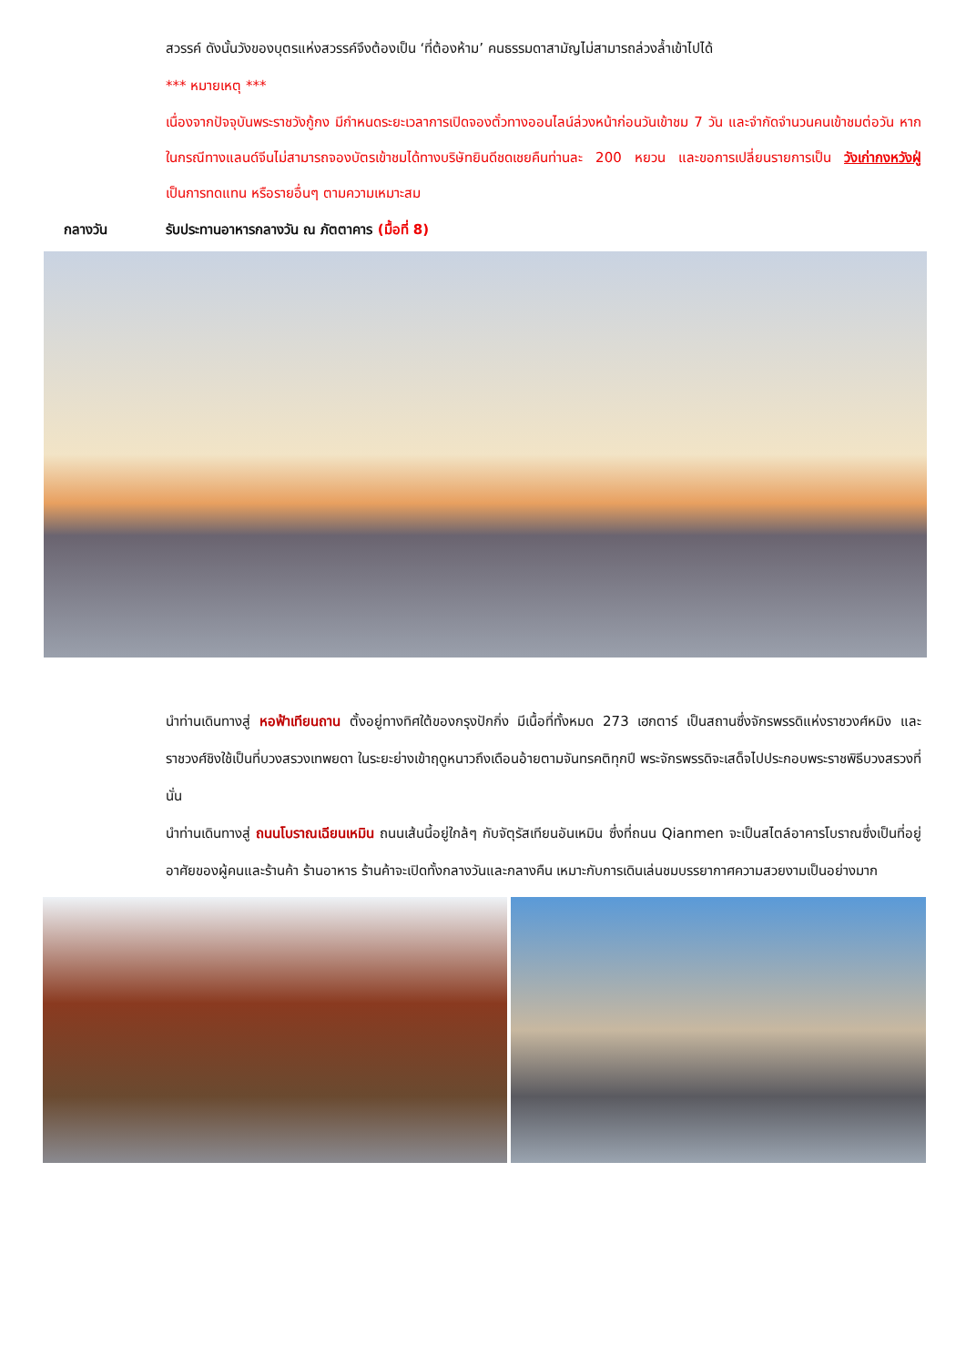สวรรค์ ดังนั้นวังของบุตรแห่งสวรรค์จึงต้องเป็น ‘ที่ต้องห้าม’ คนธรรมดาสามัญไม่สามารถล่วงล้ำเข้าไปได้
*** หมายเหตุ ***
เนื่องจากปัจจุบันพระราชวังกู้กง มีกำหนดระยะเวลาการเปิดจองตั๋วทางออนไลน์ล่วงหน้าก่อนวันเข้าชม 7 วัน และจำกัดจำนวนคนเข้าชมต่อวัน หากในกรณีทางแลนด์จีนไม่สามารถจองบัตรเข้าชมได้ทางบริษัทยินดีชดเชยคืนท่านละ 200 หยวน และขอการเปลี่ยนรายการเป็น วังเก่ากงหวังฝู่ เป็นการทดแทน หรือรายอื่นๆ ตามความเหมาะสม
กลางวัน รับประทานอาหารกลางวัน ณ ภัตตาคาร (มื้อที่ 8)
นำท่านเดินทางสู่ หอฟ้าเทียนถาน ตั้งอยู่ทางทิศใต้ของกรุงปักกิ่ง มีเนื้อที่ทั้งหมด 273 เฮกตาร์ เป็นสถานซึ่งจักรพรรดิแห่งราชวงศ์หมิง และราชวงศ์ชิงใช้เป็นที่บวงสรวงเทพยดา ในระยะย่างเข้าฤดูหนาวถึงเดือนอ้ายตามจันทรคติทุกปี พระจักรพรรดิจะเสด็จไปประกอบพระราชพิธีบวงสรวงที่นั่น
นำท่านเดินทางสู่ ถนนโบราณเฉียนเหมิน ถนนเส้นนี้อยู่ใกล้ๆ กับจัตุรัสเทียนอันเหมิน ซึ่งที่ถนน Qianmen จะเป็นสไตล์อาคารโบราณซึ่งเป็นที่อยู่อาศัยของผู้คนและร้านค้า ร้านอาหาร ร้านค้าจะเปิดทั้งกลางวันและกลางคืน เหมาะกับการเดินเล่นชมบรรยากาศความสวยงามเป็นอย่างมาก